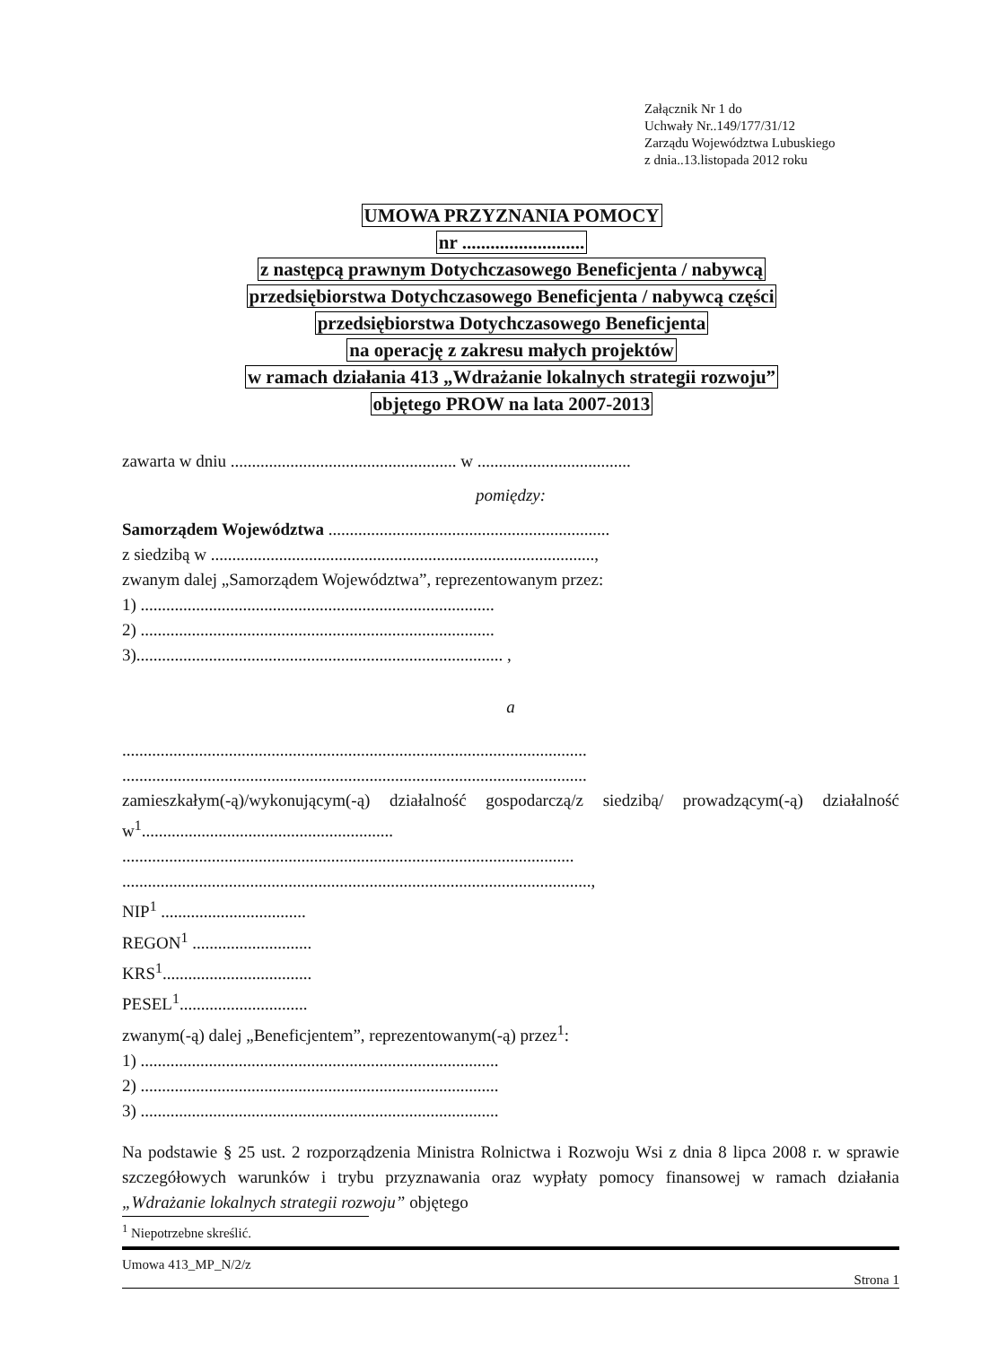Załącznik Nr 1 do
Uchwały Nr..149/177/31/12
Zarządu Województwa Lubuskiego
z dnia..13.listopada 2012 roku
UMOWA PRZYZNANIA POMOCY
nr ..........................
z następcą prawnym Dotychczasowego Beneficjenta / nabywcą
przedsiębiorstwa Dotychczasowego Beneficjenta / nabywcą części
przedsiębiorstwa Dotychczasowego Beneficjenta
na operację z zakresu małych projektów
w ramach działania 413 „Wdrażanie lokalnych strategii rozwoju”
objętego PROW na lata 2007-2013
zawarta w dniu ..................................................... w ....................................
pomiędzy:
Samorządem Województwa ..................................................................
z siedzibą w ..........................................................................................,
zwanym dalej „Samorządem Województwa”, reprezentowanym przez:
1) ...................................................................................
2) ...................................................................................
3)...................................................................................... ,
a
.............................................................................................................
.............................................................................................................
zamieszkałym(-ą)/wykonującym(-ą) działalność gospodarczą/z siedzibą/ prowadzącym(-ą) działalność w<sup>1</sup>...........................................................
..........................................................................................................
..............................................................................................................,
NIP<sup>1</sup> ..................................
REGON<sup>1</sup> ............................
KRS<sup>1</sup>...................................
PESEL<sup>1</sup>..............................
zwanym(-ą) dalej „Beneficjentem”, reprezentowanym(-ą) przez<sup>1</sup>:
1) ....................................................................................
2) ....................................................................................
3) ....................................................................................
Na podstawie § 25 ust. 2 rozporządzenia Ministra Rolnictwa i Rozwoju Wsi z dnia 8 lipca 2008 r. w sprawie szczegółowych warunków i trybu przyznawania oraz wypłaty pomocy finansowej w ramach działania „Wdrażanie lokalnych strategii rozwoju” objętego
<sup>1</sup> Niepotrzebne skreślić.
Umowa 413_MP_N/2/z
Strona 1